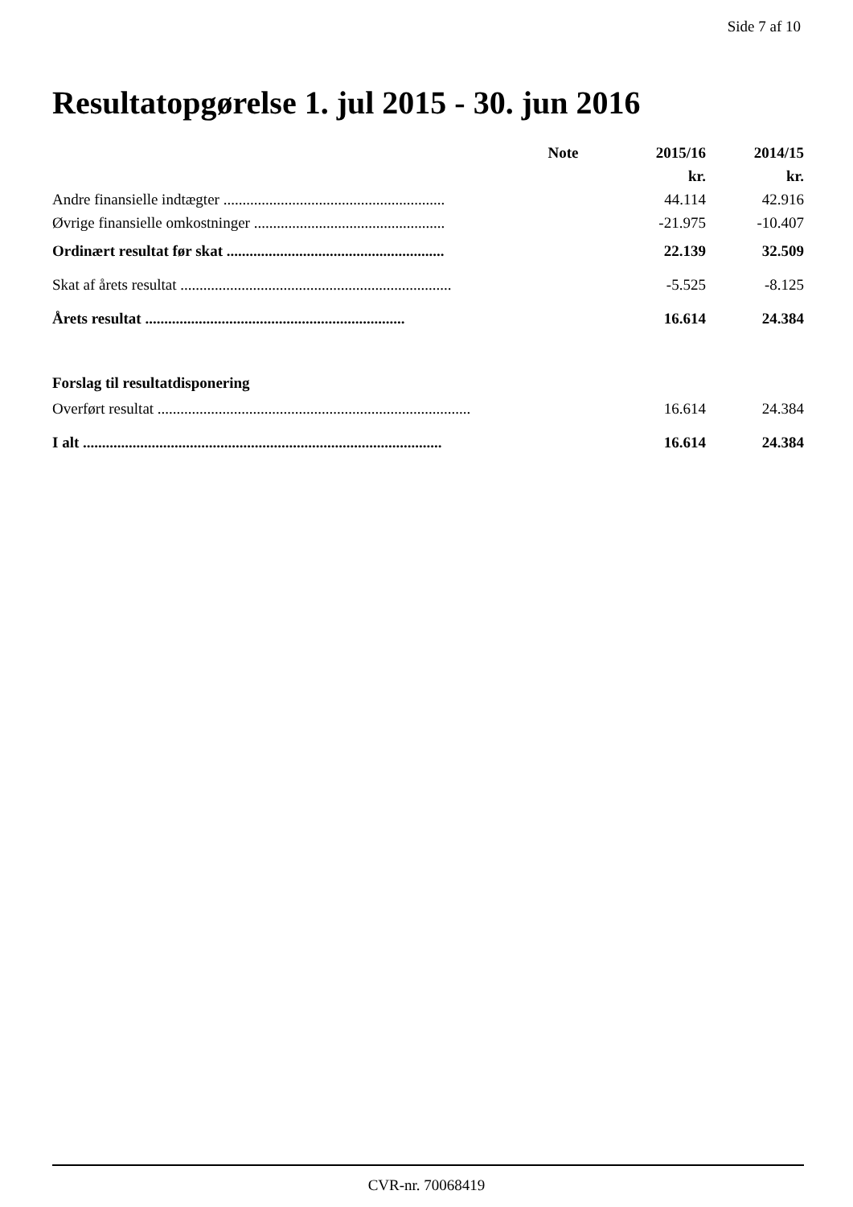Side 7 af 10
Resultatopgørelse 1. jul 2015 - 30. jun 2016
| | Note | 2015/16 | 2014/15 |
| --- | --- | --- | --- |
| | | kr. | kr. |
| Andre finansielle indtægter .......................................................... | | 44.114 | 42.916 |
| Øvrige finansielle omkostninger .................................................. | | -21.975 | -10.407 |
| Ordinært resultat før skat ......................................................... | | 22.139 | 32.509 |
| Skat af årets resultat ....................................................................... | | -5.525 | -8.125 |
| Årets resultat .................................................................... | | 16.614 | 24.384 |
| Forslag til resultatdisponering | | | |
| Overført resultat .................................................................................. | | 16.614 | 24.384 |
| I alt .............................................................................................. | | 16.614 | 24.384 |
CVR-nr. 70068419